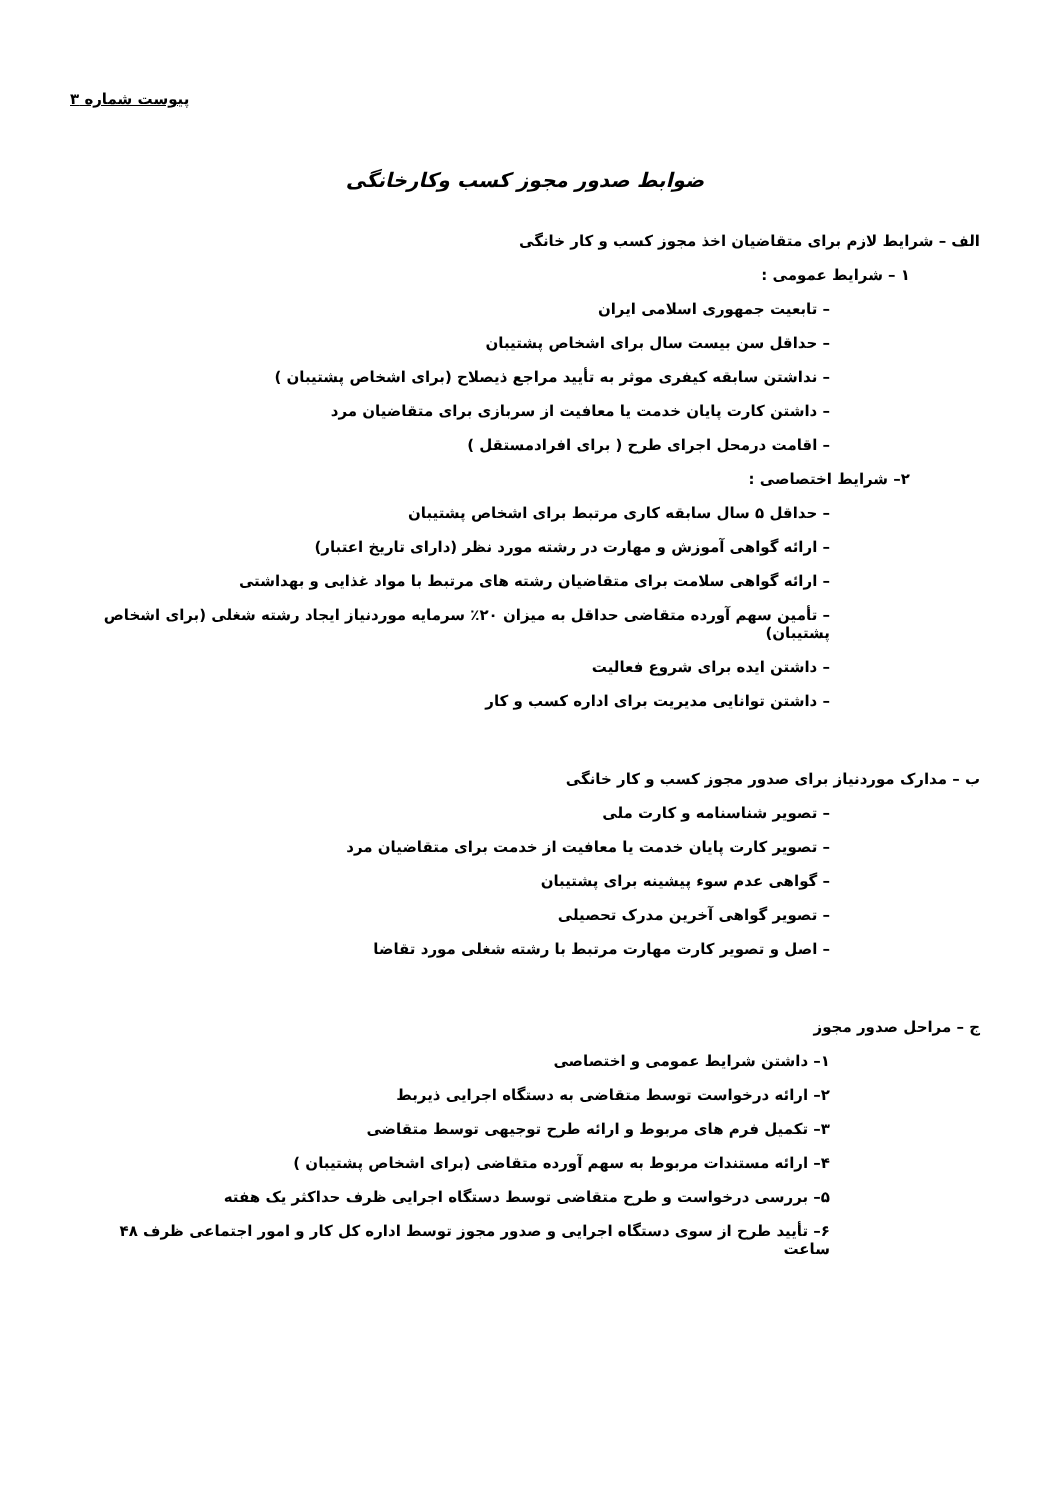پیوست شماره ۳
ضوابط صدور مجوز کسب وکارخانگی
الف – شرایط لازم برای متقاضیان اخذ مجوز کسب و کار خانگی
۱ – شرایط عمومی :
– تابعیت جمهوری اسلامی ایران
– حداقل سن بیست سال برای اشخاص پشتیبان
– نداشتن سابقه کیفری موثر به تأیید مراجع ذیصلاح (برای اشخاص پشتیبان )
– داشتن کارت پایان خدمت یا معافیت از سربازی برای متقاضیان مرد
– اقامت درمحل اجرای طرح ( برای افرادمستقل )
۲– شرایط اختصاصی :
– حداقل ۵ سال سابقه کاری مرتبط برای اشخاص پشتیبان
– ارائه گواهی آموزش و مهارت در رشته مورد نظر (دارای تاریخ اعتبار)
– ارائه گواهی سلامت برای متقاضیان رشته های مرتبط با مواد غذایی و بهداشتی
– تأمین سهم آورده متقاضی حداقل به میزان ۲۰٪ سرمایه موردنیاز ایجاد رشته شغلی (برای اشخاص پشتیبان)
– داشتن ایده برای شروع فعالیت
– داشتن توانایی مدیریت برای اداره کسب و کار
ب – مدارک موردنیاز برای صدور مجوز کسب و کار خانگی
– تصویر شناسنامه و کارت ملی
– تصویر کارت پایان خدمت یا معافیت از خدمت برای متقاضیان مرد
– گواهی عدم سوء پیشینه برای پشتیبان
– تصویر گواهی آخرین مدرک تحصیلی
– اصل و تصویر کارت مهارت مرتبط با رشته شغلی مورد تقاضا
ج – مراحل صدور مجوز
۱– داشتن شرایط عمومی و اختصاصی
۲– ارائه درخواست توسط متقاضی به دستگاه اجرایی ذیربط
۳– تکمیل فرم های مربوط و ارائه طرح توجیهی توسط متقاضی
۴– ارائه مستندات مربوط به سهم آورده متقاضی (برای اشخاص پشتیبان )
۵– بررسی درخواست و طرح متقاضی توسط دستگاه اجرایی ظرف حداکثر یک هفته
۶– تأیید طرح از سوی دستگاه اجرایی و صدور مجوز توسط اداره کل کار و امور اجتماعی ظرف ۴۸ ساعت